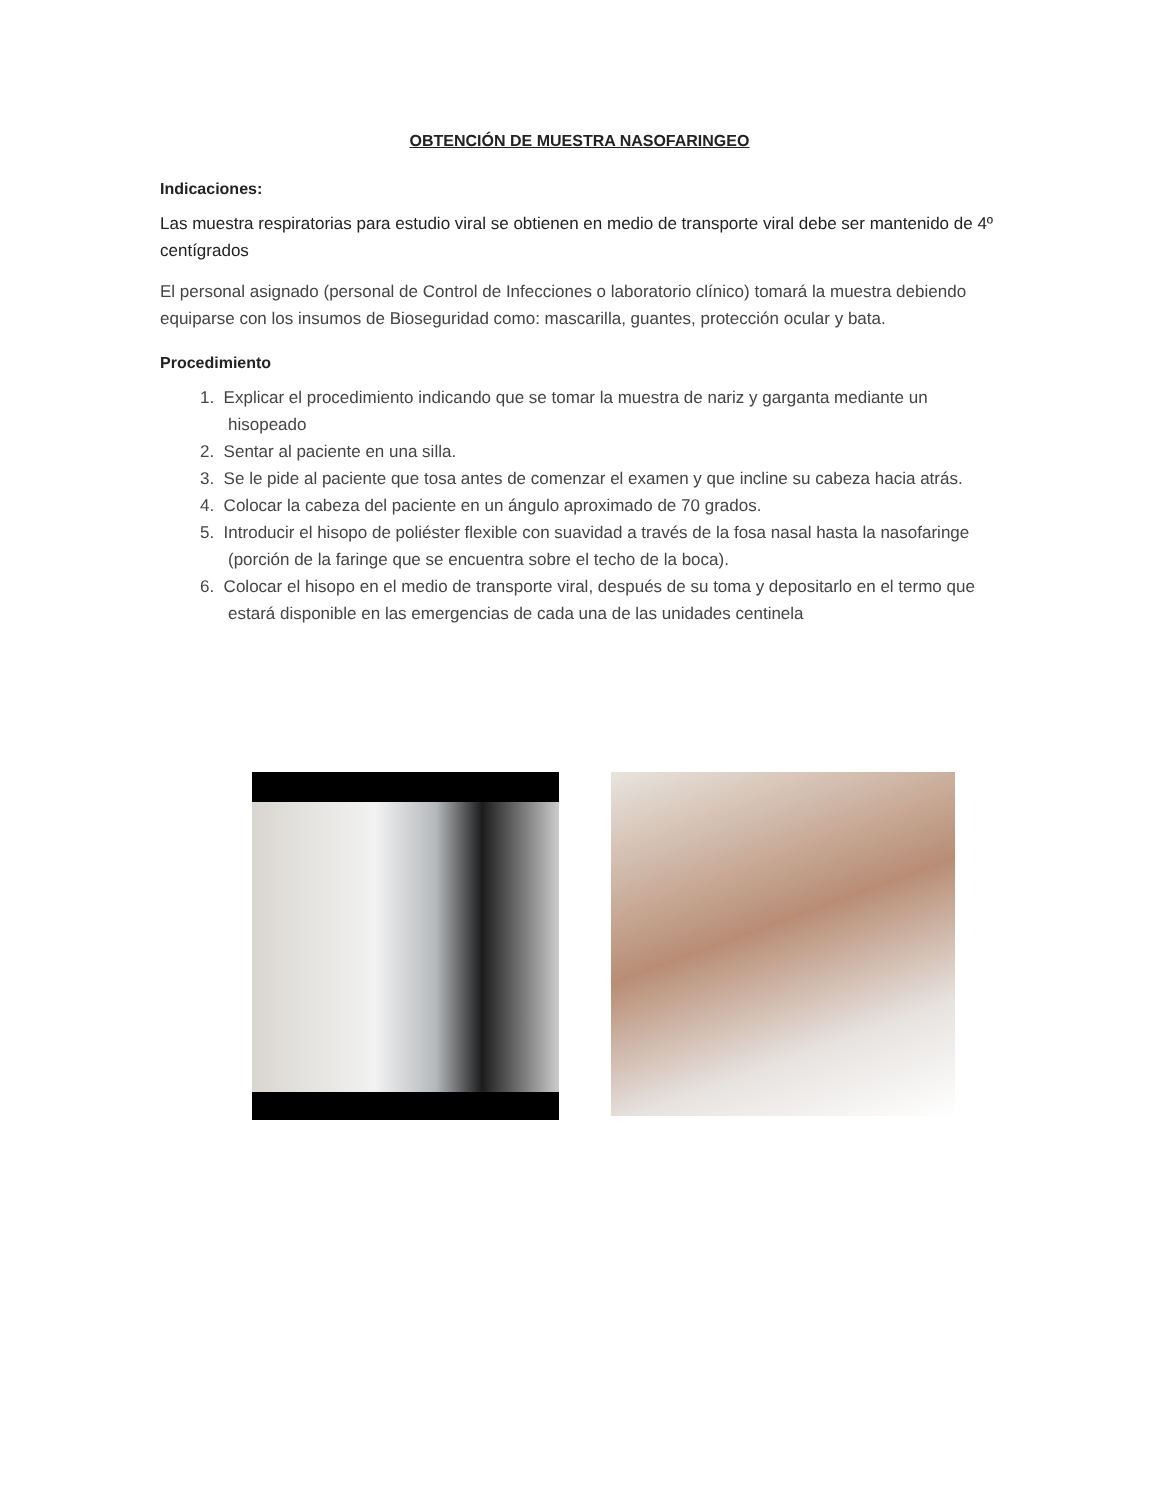OBTENCIÓN DE MUESTRA NASOFARINGEO
Indicaciones:
Las muestra respiratorias para estudio viral se obtienen en medio de transporte viral debe ser mantenido de 4º centígrados
El personal asignado (personal de Control de Infecciones o laboratorio clínico) tomará la muestra debiendo equiparse con los insumos de Bioseguridad como: mascarilla, guantes, protección ocular y bata.
Procedimiento
1. Explicar el procedimiento indicando que se tomar la muestra de nariz y garganta mediante un hisopeado
2. Sentar al paciente en una silla.
3. Se le pide al paciente que tosa antes de comenzar el examen y que incline su cabeza hacia atrás.
4. Colocar la cabeza del paciente en un ángulo aproximado de 70 grados.
5. Introducir el hisopo de poliéster flexible con suavidad a través de la fosa nasal hasta la nasofaringe (porción de la faringe que se encuentra sobre el techo de la boca).
6. Colocar el hisopo en el medio de transporte viral, después de su toma y depositarlo en el termo que estará disponible en las emergencias de cada una de las unidades centinela